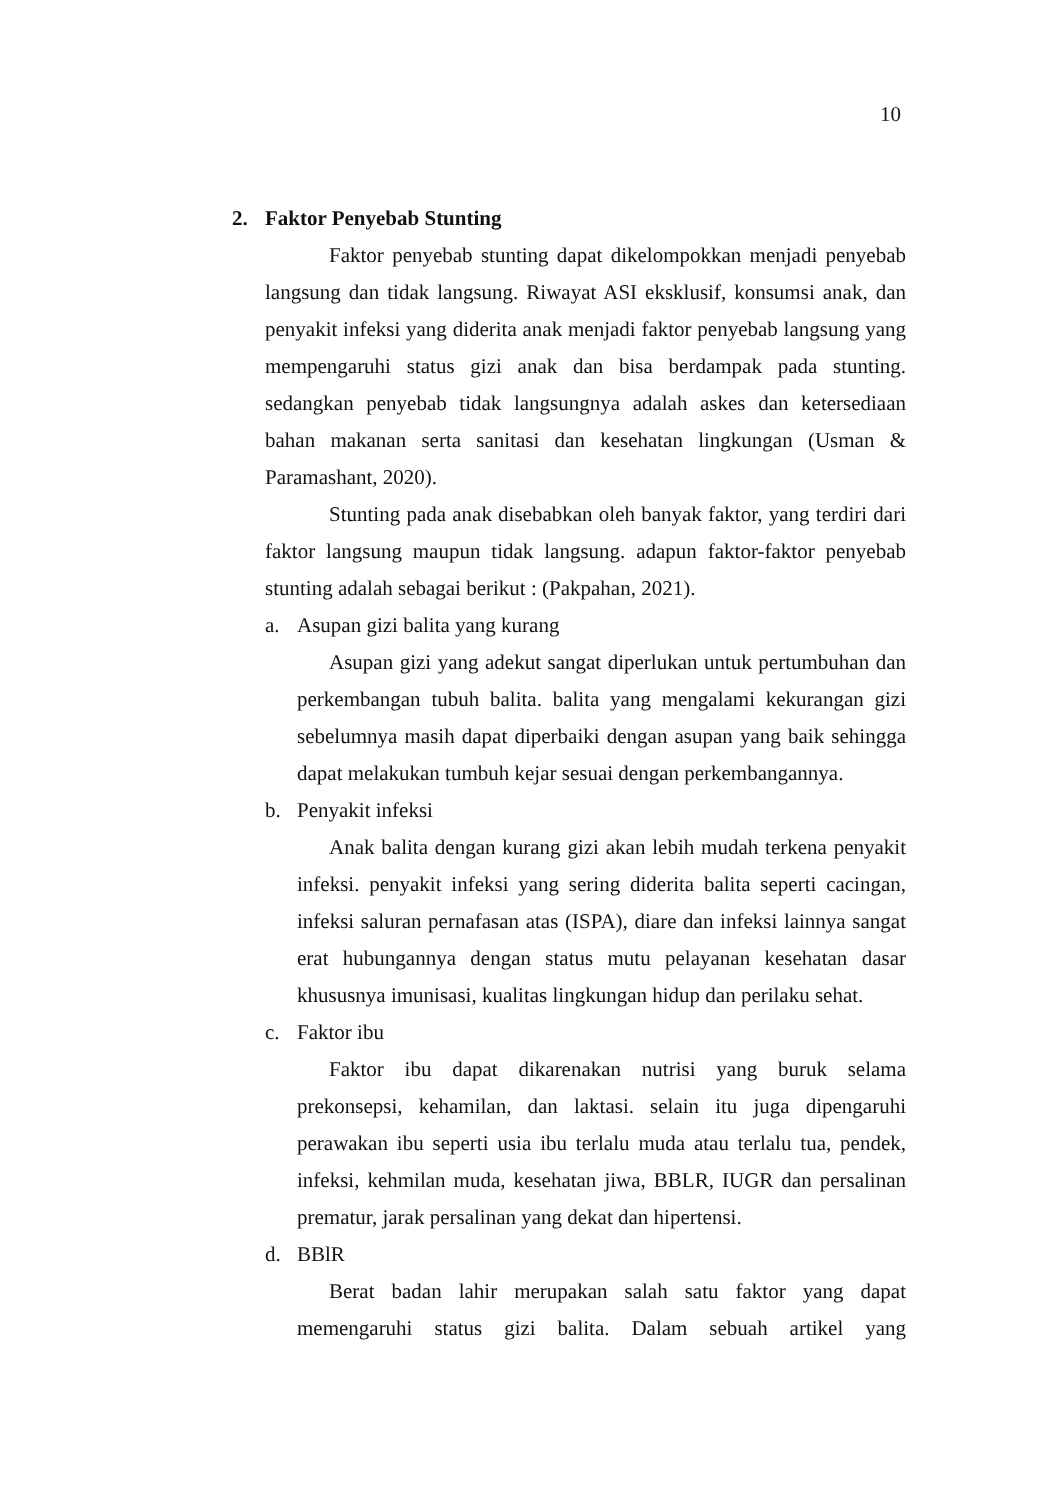10
2. Faktor Penyebab Stunting
Faktor penyebab stunting dapat dikelompokkan menjadi penyebab langsung dan tidak langsung. Riwayat ASI eksklusif, konsumsi anak, dan penyakit infeksi yang diderita anak menjadi faktor penyebab langsung yang mempengaruhi status gizi anak dan bisa berdampak pada stunting. sedangkan penyebab tidak langsungnya adalah askes dan ketersediaan bahan makanan serta sanitasi dan kesehatan lingkungan (Usman & Paramashant, 2020).
Stunting pada anak disebabkan oleh banyak faktor, yang terdiri dari faktor langsung maupun tidak langsung. adapun faktor-faktor penyebab stunting adalah sebagai berikut : (Pakpahan, 2021).
a. Asupan gizi balita yang kurang
Asupan gizi yang adekut sangat diperlukan untuk pertumbuhan dan perkembangan tubuh balita. balita yang mengalami kekurangan gizi sebelumnya masih dapat diperbaiki dengan asupan yang baik sehingga dapat melakukan tumbuh kejar sesuai dengan perkembangannya.
b. Penyakit infeksi
Anak balita dengan kurang gizi akan lebih mudah terkena penyakit infeksi. penyakit infeksi yang sering diderita balita seperti cacingan, infeksi saluran pernafasan atas (ISPA), diare dan infeksi lainnya sangat erat hubungannya dengan status mutu pelayanan kesehatan dasar khususnya imunisasi, kualitas lingkungan hidup dan perilaku sehat.
c. Faktor ibu
Faktor ibu dapat dikarenakan nutrisi yang buruk selama prekonsepsi, kehamilan, dan laktasi. selain itu juga dipengaruhi perawakan ibu seperti usia ibu terlalu muda atau terlalu tua, pendek, infeksi, kehmilan muda, kesehatan jiwa, BBLR, IUGR dan persalinan prematur, jarak persalinan yang dekat dan hipertensi.
d. BBlR
Berat badan lahir merupakan salah satu faktor yang dapat memengaruhi status gizi balita. Dalam sebuah artikel yang